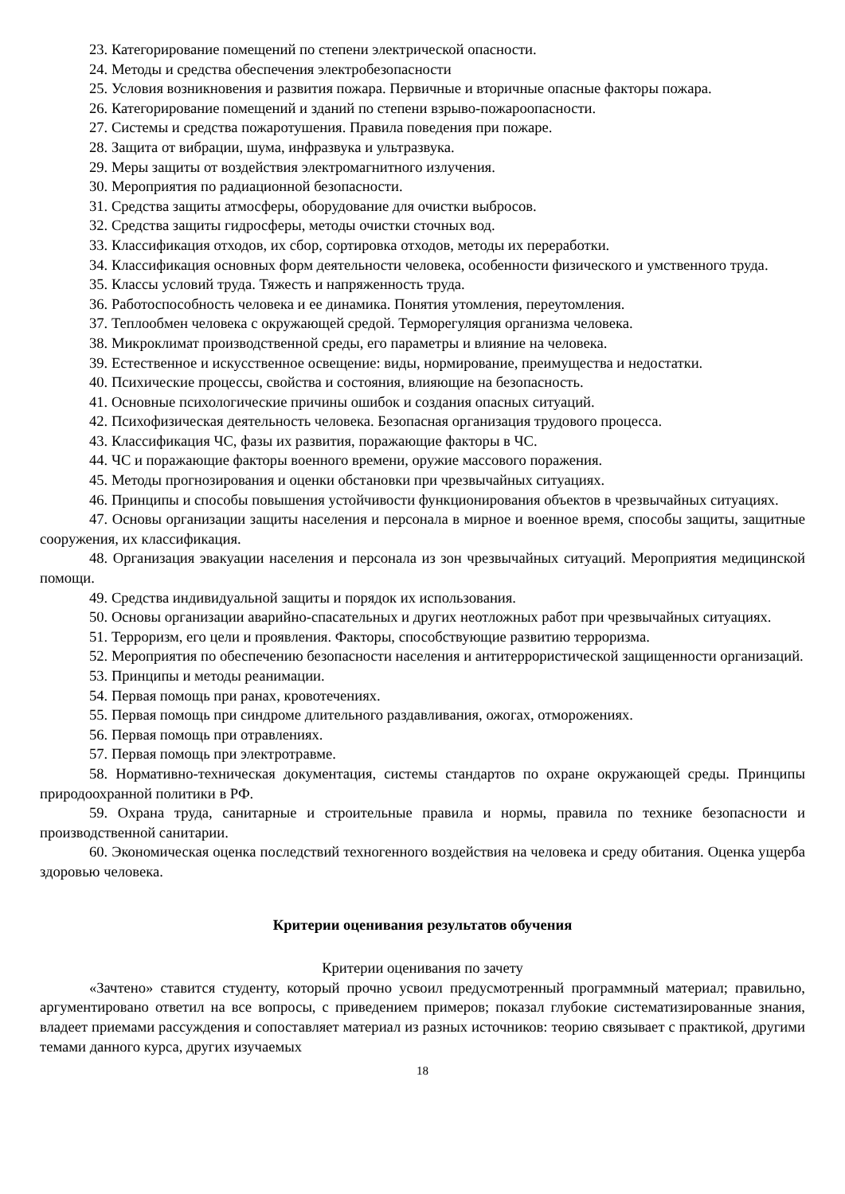23. Категорирование помещений по степени электрической опасности.
24. Методы и средства обеспечения электробезопасности
25. Условия возникновения и развития пожара. Первичные и вторичные опасные факторы пожара.
26. Категорирование помещений и зданий по степени взрыво-пожароопасности.
27. Системы и средства пожаротушения. Правила поведения при пожаре.
28. Защита от вибрации, шума, инфразвука и ультразвука.
29. Меры защиты от воздействия электромагнитного излучения.
30. Мероприятия по радиационной безопасности.
31. Средства защиты атмосферы, оборудование для очистки выбросов.
32. Средства защиты гидросферы, методы очистки сточных вод.
33. Классификация отходов, их сбор, сортировка отходов, методы их переработки.
34. Классификация основных форм деятельности человека, особенности физического и умственного труда.
35. Классы условий труда. Тяжесть и напряженность труда.
36. Работоспособность человека и ее динамика. Понятия утомления, переутомления.
37. Теплообмен человека с окружающей средой. Терморегуляция организма человека.
38. Микроклимат производственной среды, его параметры и влияние на человека.
39. Естественное и искусственное освещение: виды, нормирование, преимущества и недостатки.
40. Психические процессы, свойства и состояния, влияющие на безопасность.
41. Основные психологические причины ошибок и создания опасных ситуаций.
42. Психофизическая деятельность человека. Безопасная организация трудового процесса.
43. Классификация ЧС, фазы их развития, поражающие факторы в ЧС.
44. ЧС и поражающие факторы военного времени, оружие массового поражения.
45. Методы прогнозирования и оценки обстановки при чрезвычайных ситуациях.
46. Принципы и способы повышения устойчивости функционирования объектов в чрезвычайных ситуациях.
47. Основы организации защиты населения и персонала в мирное и военное время, способы защиты, защитные сооружения, их классификация.
48. Организация эвакуации населения и персонала из зон чрезвычайных ситуаций. Мероприятия медицинской помощи.
49. Средства индивидуальной защиты и порядок их использования.
50. Основы организации аварийно-спасательных и других неотложных работ при чрезвычайных ситуациях.
51. Терроризм, его цели и проявления. Факторы, способствующие развитию терроризма.
52. Мероприятия по обеспечению безопасности населения и антитеррористической защищенности организаций.
53. Принципы и методы реанимации.
54. Первая помощь при ранах, кровотечениях.
55. Первая помощь при синдроме длительного раздавливания, ожогах, отморожениях.
56. Первая помощь при отравлениях.
57. Первая помощь при электротравме.
58. Нормативно-техническая документация, системы стандартов по охране окружающей среды. Принципы природоохранной политики в РФ.
59. Охрана труда, санитарные и строительные правила и нормы, правила по технике безопасности и производственной санитарии.
60. Экономическая оценка последствий техногенного воздействия на человека и среду обитания. Оценка ущерба здоровью человека.
Критерии оценивания результатов обучения
Критерии оценивания по зачету
«Зачтено» ставится студенту, который прочно усвоил предусмотренный программный материал; правильно, аргументировано ответил на все вопросы, с приведением примеров; показал глубокие систематизированные знания, владеет приемами рассуждения и сопоставляет материал из разных источников: теорию связывает с практикой, другими темами данного курса, других изучаемых
18